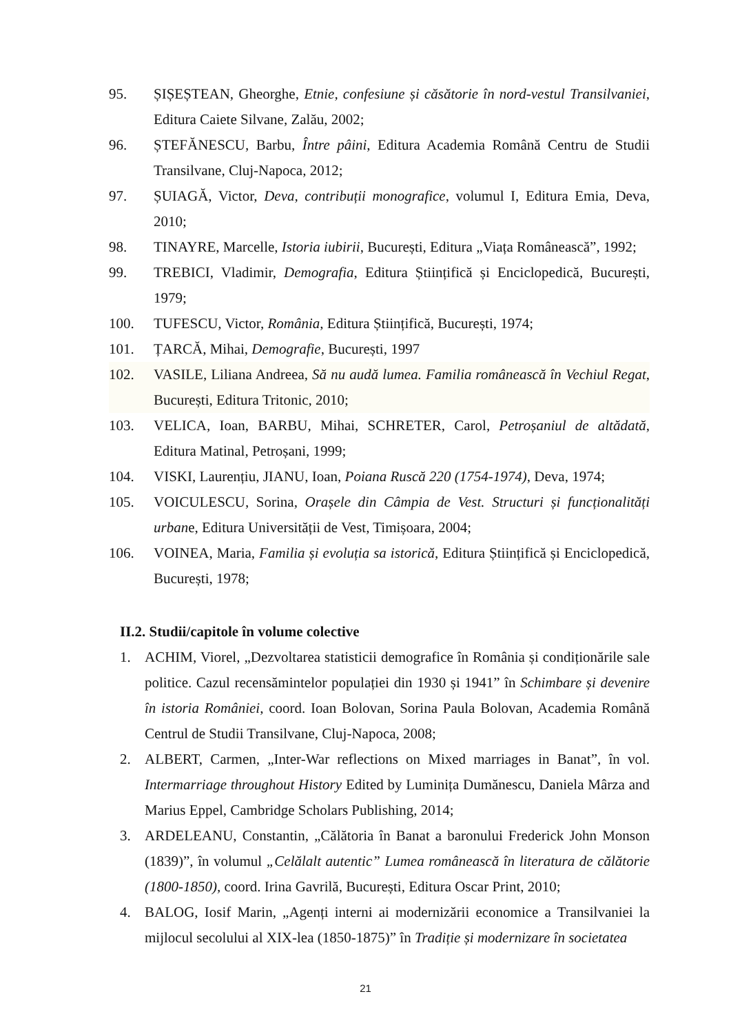95. ȘIȘEȘTEAN, Gheorghe, Etnie, confesiune și căsătorie în nord-vestul Transilvaniei, Editura Caiete Silvane, Zalău, 2002;
96. ȘTEFĂNESCU, Barbu, Între pâini, Editura Academia Română Centru de Studii Transilvane, Cluj-Napoca, 2012;
97. ȘUIAGĂ, Victor, Deva, contribuții monografice, volumul I, Editura Emia, Deva, 2010;
98. TINAYRE, Marcelle, Istoria iubirii, București, Editura „Viața Românească”, 1992;
99. TREBICI, Vladimir, Demografia, Editura Științifică și Enciclopedică, București, 1979;
100. TUFESCU, Victor, România, Editura Științifică, București, 1974;
101. ȚARCĂ, Mihai, Demografie, București, 1997
102. VASILE, Liliana Andreea, Să nu audă lumea. Familia românească în Vechiul Regat, București, Editura Tritonic, 2010;
103. VELICA, Ioan, BARBU, Mihai, SCHRETER, Carol, Petroșaniul de altădată, Editura Matinal, Petroșani, 1999;
104. VISKI, Laurențiu, JIANU, Ioan, Poiana Ruscă 220 (1754-1974), Deva, 1974;
105. VOICULESCU, Sorina, Orașele din Câmpia de Vest. Structuri și funcționalități urbane, Editura Universității de Vest, Timișoara, 2004;
106. VOINEA, Maria, Familia și evoluția sa istorică, Editura Științifică și Enciclopedică, București, 1978;
II.2. Studii/capitole în volume colective
1. ACHIM, Viorel, „Dezvoltarea statisticii demografice în România și condiționările sale politice. Cazul recensămintelor populației din 1930 și 1941” în Schimbare și devenire în istoria României, coord. Ioan Bolovan, Sorina Paula Bolovan, Academia Română Centrul de Studii Transilvane, Cluj-Napoca, 2008;
2. ALBERT, Carmen, „Inter-War reflections on Mixed marriages in Banat”, în vol. Intermarriage throughout History Edited by Luminița Dumănescu, Daniela Mârza and Marius Eppel, Cambridge Scholars Publishing, 2014;
3. ARDELEANU, Constantin, „Călătoria în Banat a baronului Frederick John Monson (1839)”, în volumul „Celălalt autentic” Lumea românească în literatura de călătorie (1800-1850), coord. Irina Gavrilă, București, Editura Oscar Print, 2010;
4. BALOG, Iosif Marin, „Agenți interni ai modernizării economice a Transilvaniei la mijlocul secolului al XIX-lea (1850-1875)” în Tradiție și modernizare în societatea
21